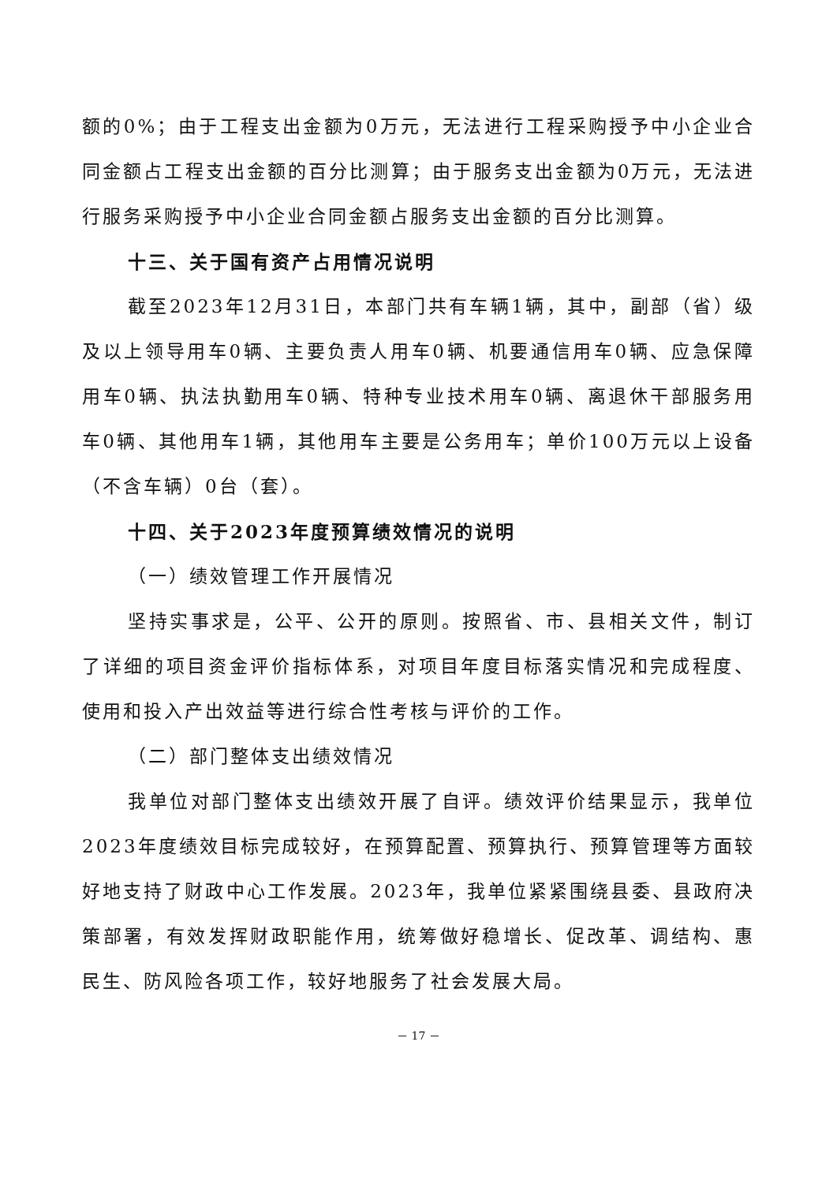额的0%；由于工程支出金额为0万元，无法进行工程采购授予中小企业合同金额占工程支出金额的百分比测算；由于服务支出金额为0万元，无法进行服务采购授予中小企业合同金额占服务支出金额的百分比测算。
十三、关于国有资产占用情况说明
截至2023年12月31日，本部门共有车辆1辆，其中，副部（省）级及以上领导用车0辆、主要负责人用车0辆、机要通信用车0辆、应急保障用车0辆、执法执勤用车0辆、特种专业技术用车0辆、离退休干部服务用车0辆、其他用车1辆，其他用车主要是公务用车；单价100万元以上设备（不含车辆）0台（套）。
十四、关于2023年度预算绩效情况的说明
（一）绩效管理工作开展情况
坚持实事求是，公平、公开的原则。按照省、市、县相关文件，制订了详细的项目资金评价指标体系，对项目年度目标落实情况和完成程度、使用和投入产出效益等进行综合性考核与评价的工作。
（二）部门整体支出绩效情况
我单位对部门整体支出绩效开展了自评。绩效评价结果显示，我单位2023年度绩效目标完成较好，在预算配置、预算执行、预算管理等方面较好地支持了财政中心工作发展。2023年，我单位紧紧围绕县委、县政府决策部署，有效发挥财政职能作用，统筹做好稳增长、促改革、调结构、惠民生、防风险各项工作，较好地服务了社会发展大局。
－ 17 －